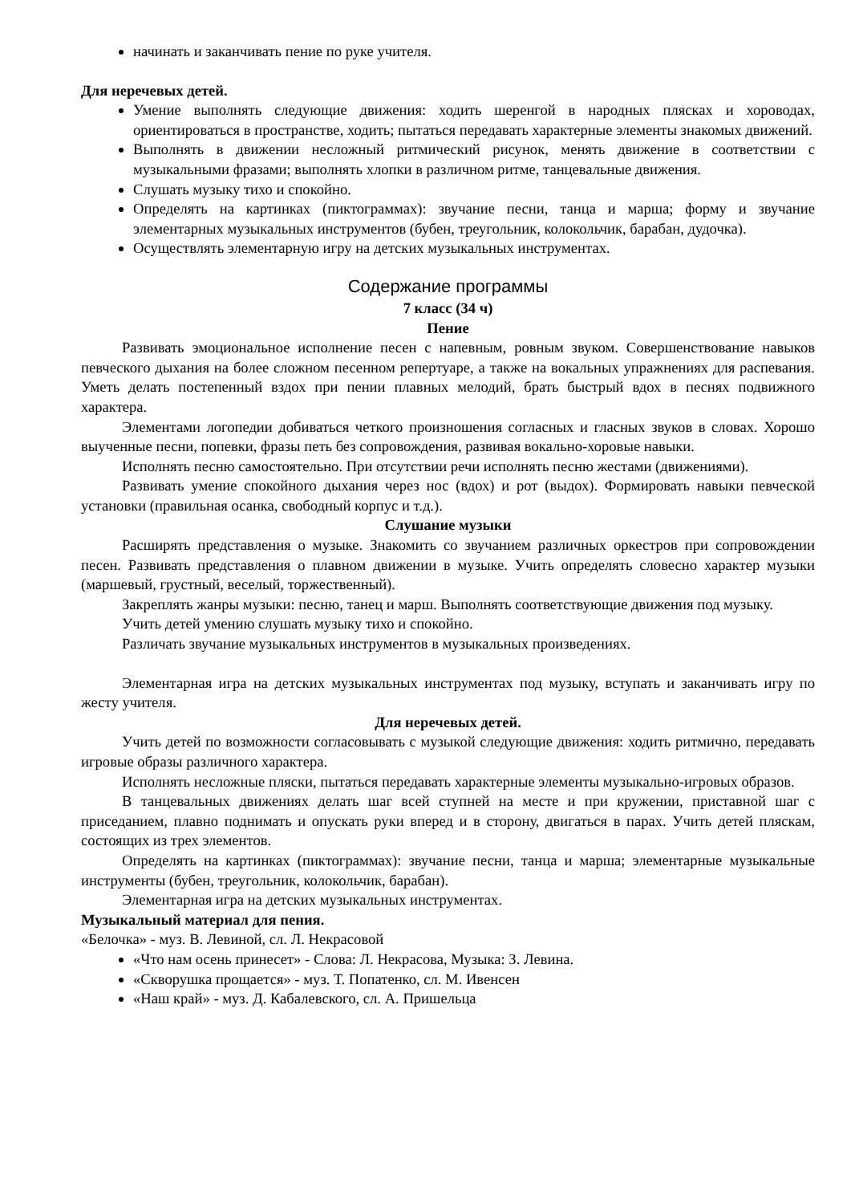начинать и заканчивать пение по руке учителя.
Для неречевых детей.
Умение выполнять следующие движения: ходить шеренгой в народных плясках и хороводах, ориентироваться в пространстве, ходить; пытаться передавать характерные элементы знакомых движений.
Выполнять в движении несложный ритмический рисунок, менять движение в соответствии с музыкальными фразами; выполнять хлопки в различном ритме, танцевальные движения.
Слушать музыку тихо и спокойно.
Определять на картинках (пиктограммах): звучание песни, танца и марша; форму и звучание элементарных музыкальных инструментов (бубен, треугольник, колокольчик, барабан, дудочка).
Осуществлять элементарную игру на детских музыкальных инструментах.
Содержание программы
7 класс (34 ч)
Пение
Развивать эмоциональное исполнение песен с напевным, ровным звуком. Совершенствование навыков певческого дыхания на более сложном песенном репертуаре, а также на вокальных упражнениях для распевания. Уметь делать постепенный вздох при пении плавных мелодий, брать быстрый вдох в песнях подвижного характера.
Элементами логопедии добиваться четкого произношения согласных и гласных звуков в словах. Хорошо выученные песни, попевки, фразы петь без сопровождения, развивая вокально-хоровые навыки.
Исполнять песню самостоятельно. При отсутствии речи исполнять песню жестами (движениями).
Развивать умение спокойного дыхания через нос (вдох) и рот (выдох). Формировать навыки певческой установки (правильная осанка, свободный корпус и т.д.).
Слушание музыки
Расширять представления о музыке. Знакомить со звучанием различных оркестров при сопровождении песен. Развивать представления о плавном движении в музыке. Учить определять словесно характер музыки (маршевый, грустный, веселый, торжественный).
Закреплять жанры музыки: песню, танец и марш. Выполнять соответствующие движения под музыку.
Учить детей умению слушать музыку тихо и спокойно.
Различать звучание музыкальных инструментов в музыкальных произведениях.
Элементарная игра на детских музыкальных инструментах под музыку, вступать и заканчивать игру по жесту учителя.
Для неречевых детей.
Учить детей по возможности согласовывать с музыкой следующие движения: ходить ритмично, передавать игровые образы различного характера.
Исполнять несложные пляски, пытаться передавать характерные элементы музыкально-игровых образов.
В танцевальных движениях делать шаг всей ступней на месте и при кружении, приставной шаг с приседанием, плавно поднимать и опускать руки вперед и в сторону, двигаться в парах. Учить детей пляскам, состоящих из трех элементов.
Определять на картинках (пиктограммах): звучание песни, танца и марша; элементарные музыкальные инструменты (бубен, треугольник, колокольчик, барабан).
Элементарная игра на детских музыкальных инструментах.
Музыкальный материал для пения.
«Белочка» - муз. В. Левиной, сл. Л. Некрасовой
«Что нам осень принесет» - Слова: Л. Некрасова, Музыка: З. Левина.
«Скворушка прощается» - муз. Т. Попатенко, сл. М. Ивенсен
«Наш край» - муз. Д. Кабалевского, сл. А. Пришельца